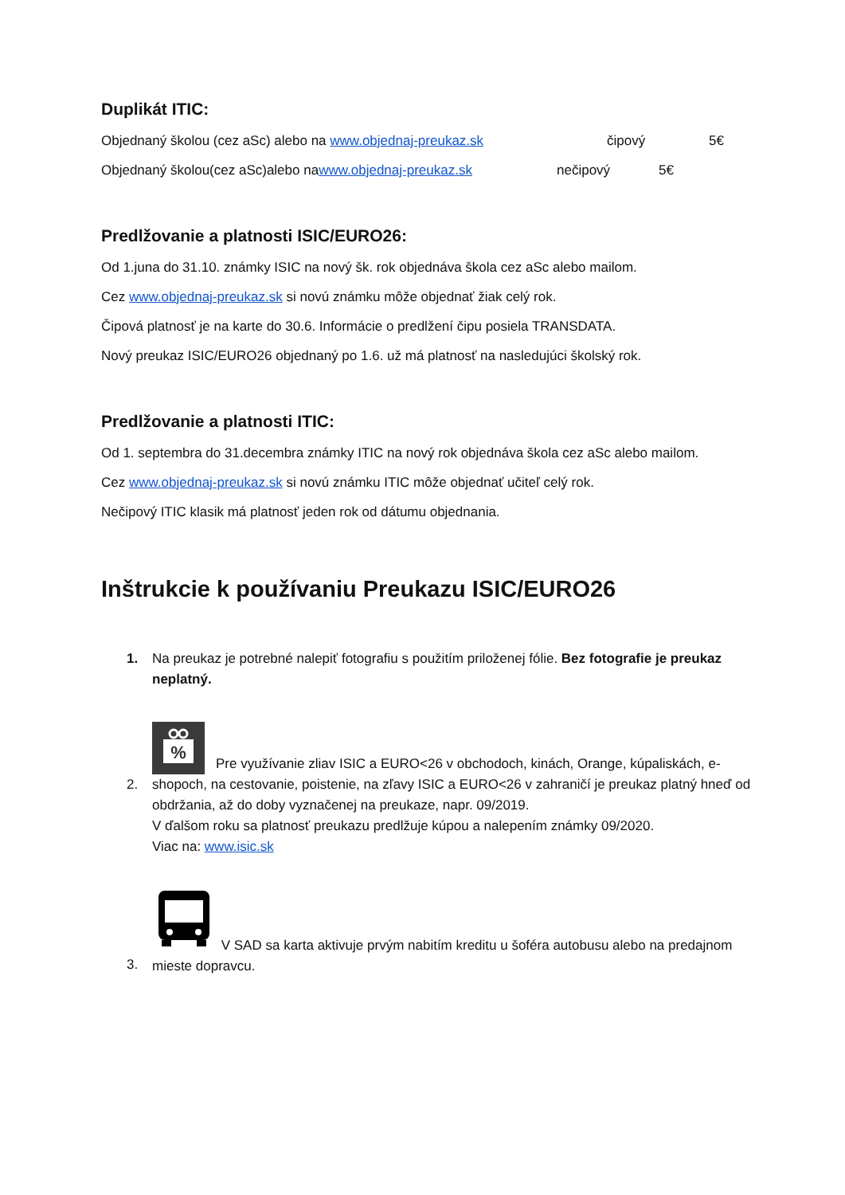Duplikát ITIC:
Objednaný školou (cez aSc) alebo na www.objednaj-preukaz.sk čipový 5€
Objednaný školou(cez aSc)alebo nawww.objednaj-preukaz.sk nečipový 5€
Predlžovanie a platnosti ISIC/EURO26:
Od 1.juna do 31.10. známky ISIC na nový šk. rok objednáva škola cez aSc alebo mailom.
Cez www.objednaj-preukaz.sk si novú známku môže objednať žiak celý rok.
Čipová platnosť je na karte do 30.6. Informácie o predlžení čipu posiela TRANSDATA.
Nový preukaz ISIC/EURO26 objednaný po 1.6. už má platnosť na nasledujúci školský rok.
Predlžovanie a platnosti ITIC:
Od 1. septembra do 31.decembra známky ITIC na nový rok objednáva škola cez aSc alebo mailom.
Cez www.objednaj-preukaz.sk si novú známku ITIC môže objednať učiteľ celý rok.
Nečipový ITIC klasik má platnosť jeden rok od dátumu objednania.
Inštrukcie k používaniu Preukazu ISIC/EURO26
1. Na preukaz je potrebné nalepiť fotografiu s použitím priloženej fólie. Bez fotografie je preukaz neplatný.
2.
%
Pre využívanie zliav ISIC a EURO<26 v obchodoch, kinách, Orange, kúpaliskách, e-shopoch, na cestovanie, poistenie, na zľavy ISIC a EURO<26 v zahraničí je preukaz platný hneď od obdržania, až do doby vyznačenej na preukaze, napr. 09/2019.
V ďalšom roku sa platnosť preukazu predlžuje kúpou a nalepením známky 09/2020.
Viac na: www.isic.sk
3. V SAD sa karta aktivuje prvým nabitím kreditu u šoféra autobusu alebo na predajnom mieste dopravcu.